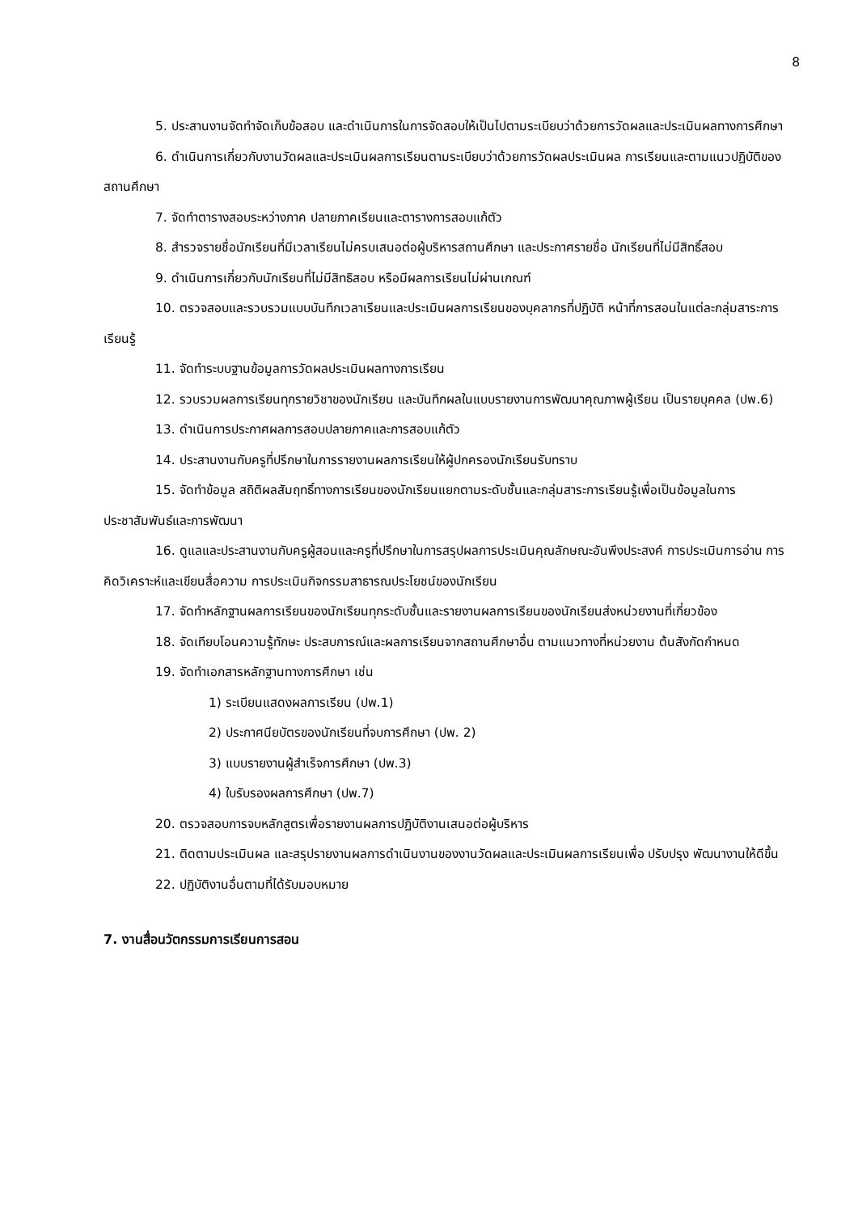8
5. ประสานงานจัดทำจัดเก็บข้อสอบ และดำเนินการในการจัดสอบให้เป็นไปตามระเบียบว่าด้วยการวัดผลและประเมินผลทางการศึกษา
6. ดำเนินการเกี่ยวกับงานวัดผลและประเมินผลการเรียนตามระเบียบว่าด้วยการวัดผลประเมินผล การเรียนและตามแนวปฏิบัติของสถานศึกษา
7. จัดทำตารางสอบระหว่างภาค ปลายภาคเรียนและตารางการสอบแก้ตัว
8. สำรวจรายชื่อนักเรียนที่มีเวลาเรียนไม่ครบเสนอต่อผู้บริหารสถานศึกษา และประกาศรายชื่อ นักเรียนที่ไม่มีสิทธิ์สอบ
9. ดำเนินการเกี่ยวกับนักเรียนที่ไม่มีสิทธิสอบ หรือมีผลการเรียนไม่ผ่านเกณฑ์
10. ตรวจสอบและรวบรวมแบบบันทึกเวลาเรียนและประเมินผลการเรียนของบุคลากรที่ปฏิบัติ หน้าที่การสอนในแต่ละกลุ่มสาระการเรียนรู้
11. จัดทำระบบฐานข้อมูลการวัดผลประเมินผลทางการเรียน
12. รวบรวมผลการเรียนทุกรายวิชาของนักเรียน และบันทึกผลในแบบรายงานการพัฒนาคุณภาพผู้เรียน เป็นรายบุคคล (ปพ.6)
13. ดำเนินการประกาศผลการสอบปลายภาคและการสอบแก้ตัว
14. ประสานงานกับครูที่ปรึกษาในการรายงานผลการเรียนให้ผู้ปกครองนักเรียนรับทราบ
15. จัดทำข้อมูล สถิติผลสัมฤทธิ์ทางการเรียนของนักเรียนแยกตามระดับชั้นและกลุ่มสาระการเรียนรู้เพื่อเป็นข้อมูลในการประชาสัมพันธ์และการพัฒนา
16. ดูแลและประสานงานกับครูผู้สอนและครูที่ปรึกษาในการสรุปผลการประเมินคุณลักษณะอันพึงประสงค์ การประเมินการอ่าน การคิดวิเคราะห์และเขียนสื่อความ การประเมินกิจกรรมสาธารณประโยชน์ของนักเรียน
17. จัดทำหลักฐานผลการเรียนของนักเรียนทุกระดับชั้นและรายงานผลการเรียนของนักเรียนส่งหน่วยงานที่เกี่ยวข้อง
18. จัดเทียบโอนความรู้ทักษะ ประสบการณ์และผลการเรียนจากสถานศึกษาอื่น ตามแนวทางที่หน่วยงาน ต้นสังกัดกำหนด
19. จัดทำเอกสารหลักฐานทางการศึกษา เช่น
1) ระเบียนแสดงผลการเรียน (ปพ.1)
2) ประกาศนียบัตรของนักเรียนที่จบการศึกษา (ปพ. 2)
3) แบบรายงานผู้สำเร็จการศึกษา (ปพ.3)
4) ใบรับรองผลการศึกษา (ปพ.7)
20. ตรวจสอบการจบหลักสูตรเพื่อรายงานผลการปฏิบัติงานเสนอต่อผู้บริหาร
21. ติดตามประเมินผล และสรุปรายงานผลการดำเนินงานของงานวัดผลและประเมินผลการเรียนเพื่อ ปรับปรุง พัฒนางานให้ดีขึ้น
22. ปฏิบัติงานอื่นตามที่ได้รับมอบหมาย
7. งานสื่อนวัตกรรมการเรียนการสอน